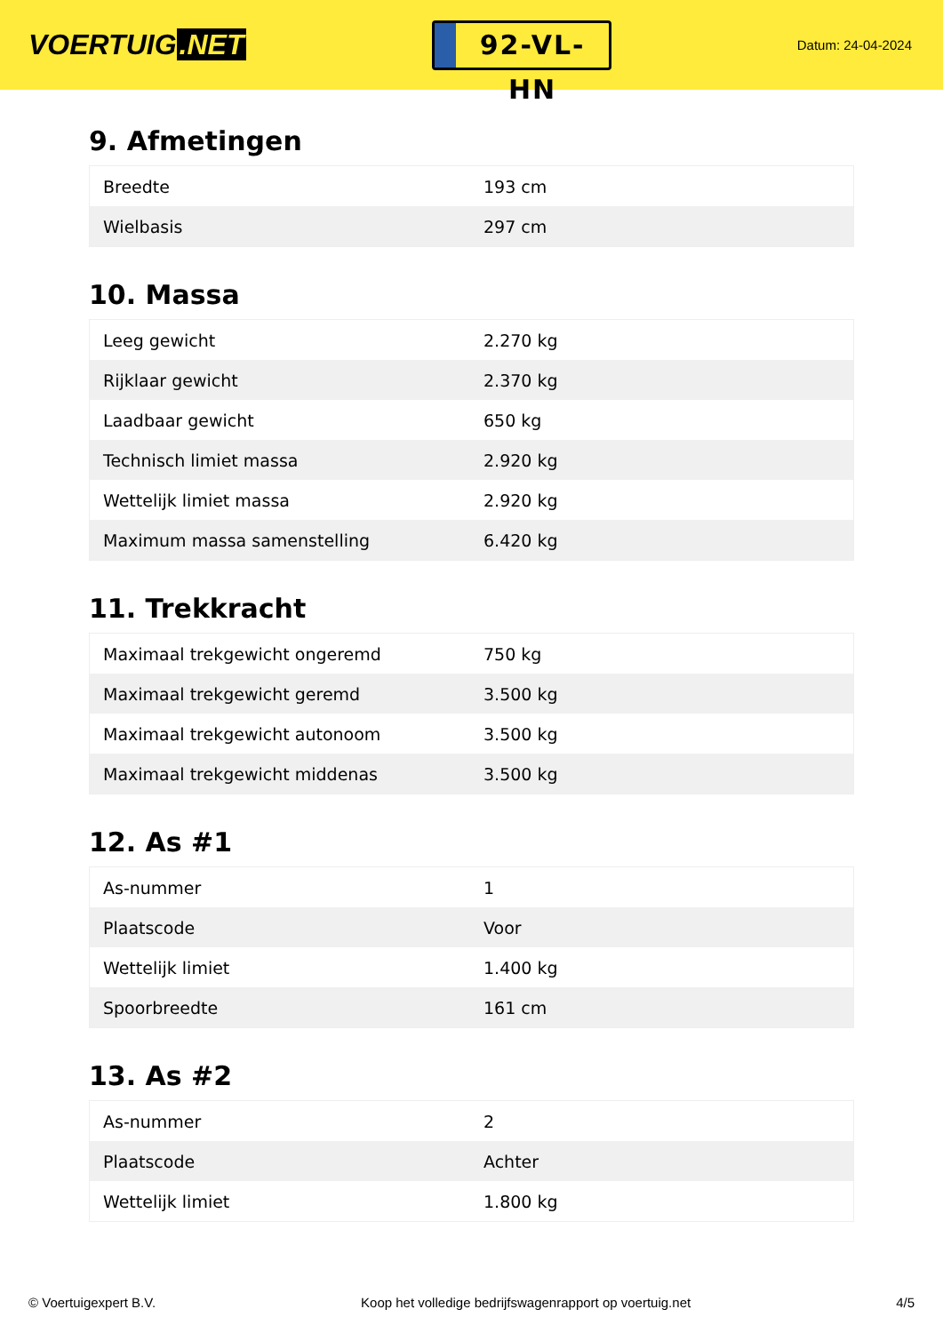VOERTUIG.NET
92-VL-HN
Datum: 24-04-2024
9. Afmetingen
| Breedte | 193 cm |
| Wielbasis | 297 cm |
10. Massa
| Leeg gewicht | 2.270 kg |
| Rijklaar gewicht | 2.370 kg |
| Laadbaar gewicht | 650 kg |
| Technisch limiet massa | 2.920 kg |
| Wettelijk limiet massa | 2.920 kg |
| Maximum massa samenstelling | 6.420 kg |
11. Trekkracht
| Maximaal trekgewicht ongeremd | 750 kg |
| Maximaal trekgewicht geremd | 3.500 kg |
| Maximaal trekgewicht autonoom | 3.500 kg |
| Maximaal trekgewicht middenas | 3.500 kg |
12. As #1
| As-nummer | 1 |
| Plaatscode | Voor |
| Wettelijk limiet | 1.400 kg |
| Spoorbreedte | 161 cm |
13. As #2
| As-nummer | 2 |
| Plaatscode | Achter |
| Wettelijk limiet | 1.800 kg |
© Voertuigexpert B.V. Koop het volledige bedrijfswagenrapport op voertuig.net 4/5